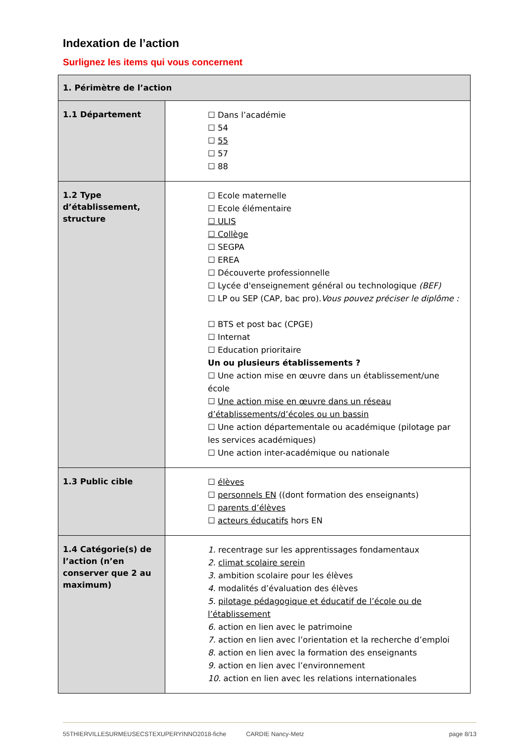Indexation de l’action
Surlignez les items qui vous concernent
| 1. Périmètre de l’action | |
| --- | --- |
| 1.1 Département | ☐ Dans l’académie ☐ 54 ☐ 55 ☐ 57 ☐ 88 |
| 1.2 Type d’établissement, structure | ☐ Ecole maternelle ☐ Ecole élémentaire ☐ ULIS ☐ Collège ☐ SEGPA ☐ EREA ☐ Découverte professionnelle ☐ Lycée d'enseignement général ou technologique (BEF) ☐ LP ou SEP (CAP, bac pro). Vous pouvez préciser le diplôme : ☐ BTS et post bac (CPGE) ☐ Internat ☐ Education prioritaire Un ou plusieurs établissements ? ☐ Une action mise en œuvre dans un établissement/une école ☐ Une action mise en œuvre dans un réseau d’établissements/d’écoles ou un bassin ☐ Une action départementale ou académique (pilotage par les services académiques) ☐ Une action inter-académique ou nationale |
| 1.3 Public cible | ☐ élèves ☐ personnels EN ((dont formation des enseignants) ☐ parents d’élèves ☐ acteurs éducatifs hors EN |
| 1.4 Catégorie(s) de l’action (n’en conserver que 2 au maximum) | 1. recentrage sur les apprentissages fondamentaux 2. climat scolaire serein 3. ambition scolaire pour les élèves 4. modalités d’évaluation des élèves 5. pilotage pédagogique et éducatif de l’école ou de l’établissement 6. action en lien avec le patrimoine 7. action en lien avec l’orientation et la recherche d’emploi 8. action en lien avec la formation des enseignants 9. action en lien avec l’environnement 10. action en lien avec les relations internationales |
55THIERVILLESURMEUSECSTEXUPERYINNO2018-fiche CARDIE Nancy-Metz page 8/13